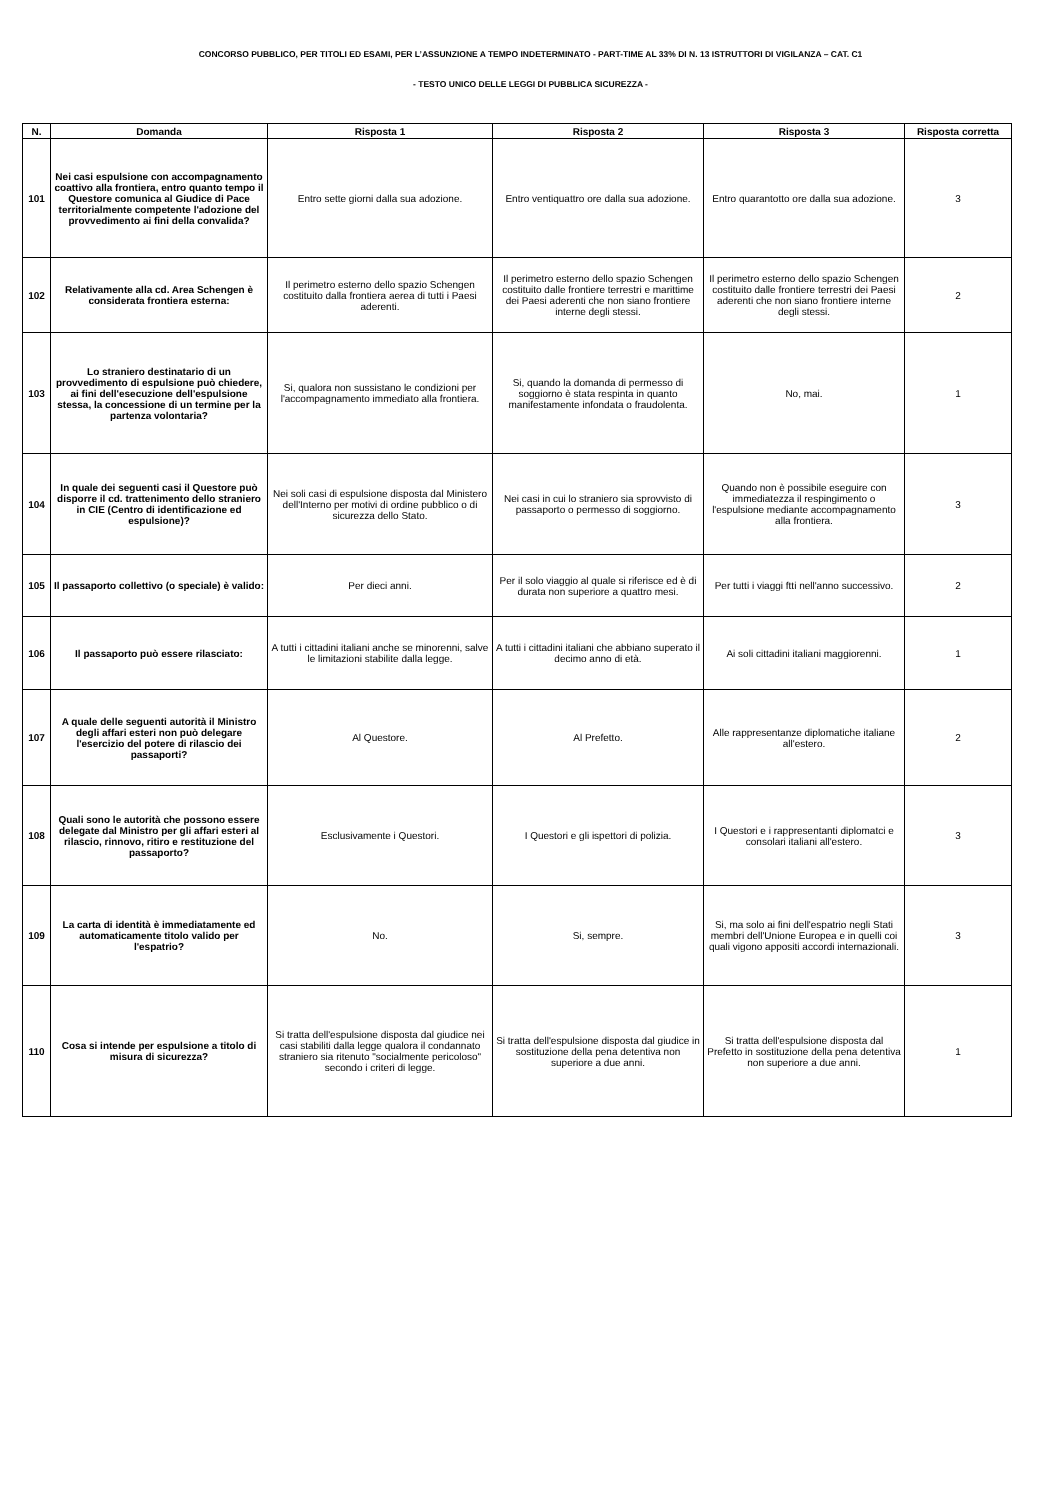CONCORSO PUBBLICO, PER TITOLI ED ESAMI, PER L’ASSUNZIONE A TEMPO INDETERMINATO - PART-TIME AL 33% DI N. 13 ISTRUTTORI DI VIGILANZA – CAT. C1
- TESTO UNICO DELLE LEGGI DI PUBBLICA SICUREZZA -
| N. | Domanda | Risposta 1 | Risposta 2 | Risposta 3 | Risposta corretta |
| --- | --- | --- | --- | --- | --- |
| 101 | Nei casi espulsione con accompagnamento coattivo alla frontiera, entro quanto tempo il Questore comunica al Giudice di Pace territorialmente competente l'adozione del provvedimento ai fini della convalida? | Entro sette giorni dalla sua adozione. | Entro ventiquattro ore dalla sua adozione. | Entro quarantotto ore dalla sua adozione. | 3 |
| 102 | Relativamente alla cd. Area Schengen è considerata frontiera esterna: | Il perimetro esterno dello spazio Schengen costituito dalla frontiera aerea di tutti i Paesi aderenti. | Il perimetro esterno dello spazio Schengen costituito dalle frontiere terrestri e marittime dei Paesi aderenti che non siano frontiere interne degli stessi. | Il perimetro esterno dello spazio Schengen costituito dalle frontiere terrestri dei Paesi aderenti che non siano frontiere interne degli stessi. | 2 |
| 103 | Lo straniero destinatario di un provvedimento di espulsione può chiedere, ai fini dell'esecuzione dell'espulsione stessa, la concessione di un termine per la partenza volontaria? | Si, qualora non sussistano le condizioni per l'accompagnamento immediato alla frontiera. | Si, quando la domanda di permesso di soggiorno è stata respinta in quanto manifestamente infondata o fraudolenta. | No, mai. | 1 |
| 104 | In quale dei seguenti casi il Questore può disporre il cd. trattenimento dello straniero in CIE (Centro di identificazione ed espulsione)? | Nei soli casi di espulsione disposta dal Ministero dell'Interno per motivi di ordine pubblico o di sicurezza dello Stato. | Nei casi in cui lo straniero sia sprovvisto di passaporto o permesso di soggiorno. | Quando non è possibile eseguire con immediatezza il respingimento o l'espulsione mediante accompagnamento alla frontiera. | 3 |
| 105 | Il passaporto collettivo (o speciale) è valido: | Per dieci anni. | Per il solo viaggio al quale si riferisce ed è di durata non superiore a quattro mesi. | Per tutti i viaggi ftti nell'anno successivo. | 2 |
| 106 | Il passaporto può essere rilasciato: | A tutti i cittadini italiani anche se minorenni, salve le limitazioni stabilite dalla legge. | A tutti i cittadini italiani che abbiano superato il decimo anno di età. | Ai soli cittadini italiani maggiorenni. | 1 |
| 107 | A quale delle seguenti autorità il Ministro degli affari esteri non può delegare l'esercizio del potere di rilascio dei passaporti? | Al Questore. | Al Prefetto. | Alle rappresentanze diplomatiche italiane all'estero. | 2 |
| 108 | Quali sono le autorità che possono essere delegate dal Ministro per gli affari esteri al rilascio, rinnovo, ritiro e restituzione del passaporto? | Esclusivamente i Questori. | I Questori e gli ispettori di polizia. | I Questori e i rappresentanti diplomatci e consolari italiani all'estero. | 3 |
| 109 | La carta di identità è immediatamente ed automaticamente titolo valido per l'espatrio? | No. | Si, sempre. | Si, ma solo ai fini dell'espatrio negli Stati membri dell'Unione Europea e in quelli coi quali vigono appositi accordi internazionali. | 3 |
| 110 | Cosa si intende per espulsione a titolo di misura di sicurezza? | Si tratta dell'espulsione disposta dal giudice nei casi stabiliti dalla legge qualora il condannato straniero sia ritenuto "socialmente pericoloso" secondo i criteri di legge. | Si tratta dell'espulsione disposta dal giudice in sostituzione della pena detentiva non superiore a due anni. | Si tratta dell'espulsione disposta dal Prefetto in sostituzione della pena detentiva non superiore a due anni. | 1 |